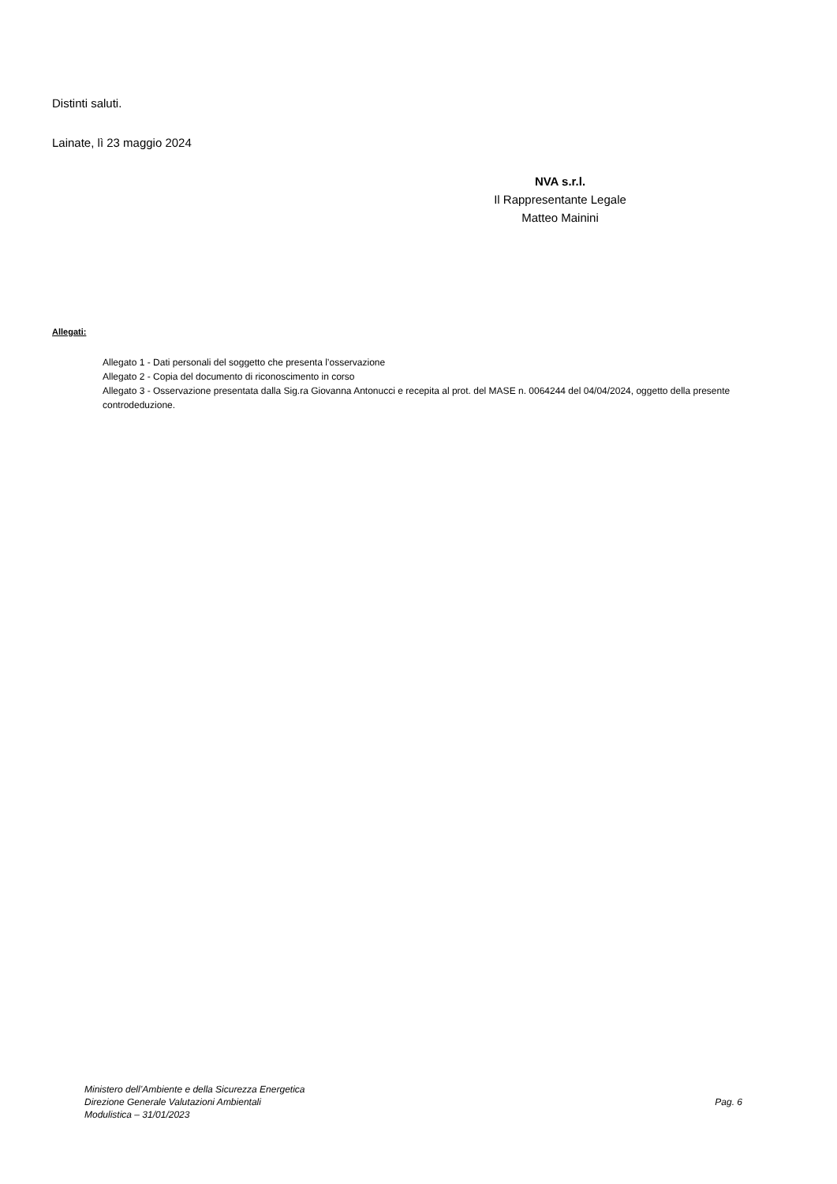Distinti saluti.
Lainate, lì 23 maggio 2024
NVA s.r.l.
Il Rappresentante Legale
Matteo Mainini
Allegati:
Allegato 1 - Dati personali del soggetto che presenta l’osservazione
Allegato 2 - Copia del documento di riconoscimento in corso
Allegato 3 - Osservazione presentata dalla Sig.ra Giovanna Antonucci e recepita al prot. del MASE n. 0064244 del 04/04/2024, oggetto della presente controdeduzione.
Ministero dell’Ambiente e della Sicurezza Energetica
Direzione Generale Valutazioni Ambientali
Modulistica – 31/01/2023
Pag. 6